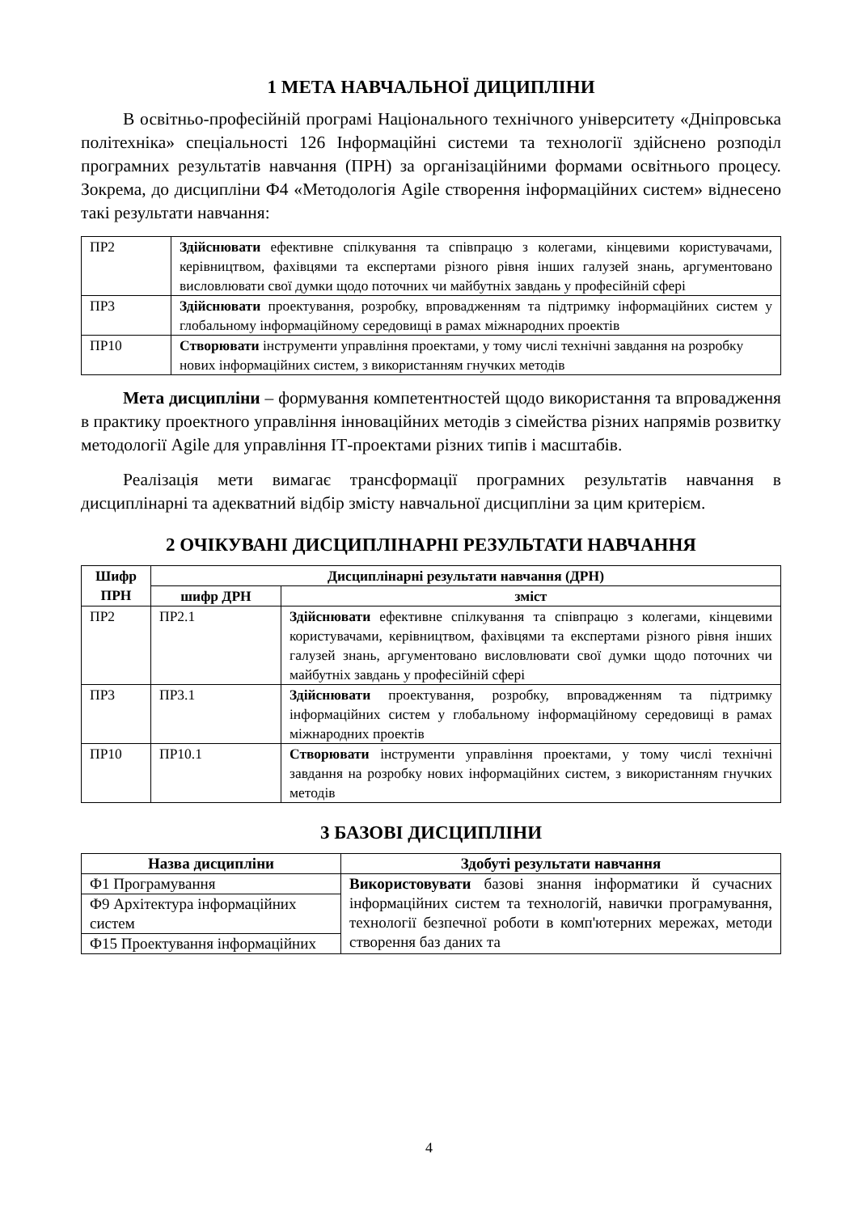1 МЕТА НАВЧАЛЬНОЇ ДИЦИПЛІНИ
В освітньо-професійній програмі Національного технічного університету «Дніпровська політехніка» спеціальності 126 Інформаційні системи та технології здійснено розподіл програмних результатів навчання (ПРН) за організаційними формами освітнього процесу. Зокрема, до дисципліни Ф4 «Методологія Agile створення інформаційних систем» віднесено такі результати навчання:
| ПР2 | Здійснювати ефективне спілкування та співпрацю з колегами, кінцевими користувачами, керівництвом, фахівцями та експертами різного рівня інших галузей знань, аргументовано висловлювати свої думки щодо поточних чи майбутніх завдань у професійній сфері |
| ПР3 | Здійснювати проектування, розробку, впровадженням та підтримку інформаційних систем у глобальному інформаційному середовищі в рамах міжнародних проектів |
| ПР10 | Створювати інструменти управління проектами, у тому числі технічні завдання на розробку нових інформаційних систем, з використанням гнучких методів |
Мета дисципліни – формування компетентностей щодо використання та впровадження в практику проектного управління інноваційних методів з сімейства різних напрямів розвитку методології Agile для управління ІТ-проектами різних типів і масштабів.
Реалізація мети вимагає трансформації програмних результатів навчання в дисциплінарні та адекватний відбір змісту навчальної дисципліни за цим критерієм.
2 ОЧІКУВАНІ ДИСЦИПЛІНАРНІ РЕЗУЛЬТАТИ НАВЧАННЯ
| Шифр ПРН | Дисциплінарні результати навчання (ДРН) | |
| --- | --- | --- |
| | шифр ДРН | зміст |
| ПР2 | ПР2.1 | Здійснювати ефективне спілкування та співпрацю з колегами, кінцевими користувачами, керівництвом, фахівцями та експертами різного рівня інших галузей знань, аргументовано висловлювати свої думки щодо поточних чи майбутніх завдань у професійній сфері |
| ПР3 | ПР3.1 | Здійснювати проектування, розробку, впровадженням та підтримку інформаційних систем у глобальному інформаційному середовищі в рамах міжнародних проектів |
| ПР10 | ПР10.1 | Створювати інструменти управління проектами, у тому числі технічні завдання на розробку нових інформаційних систем, з використанням гнучких методів |
3 БАЗОВІ ДИСЦИПЛІНИ
| Назва дисципліни | Здобуті результати навчання |
| --- | --- |
| Ф1 Програмування | Використовувати базові знання інформатики й сучасних інформаційних систем та технологій, навички програмування, технології безпечної роботи в комп'ютерних мережах, методи створення баз даних та |
| Ф9 Архітектура інформаційних систем | |
| Ф15 Проектування інформаційних | |
4